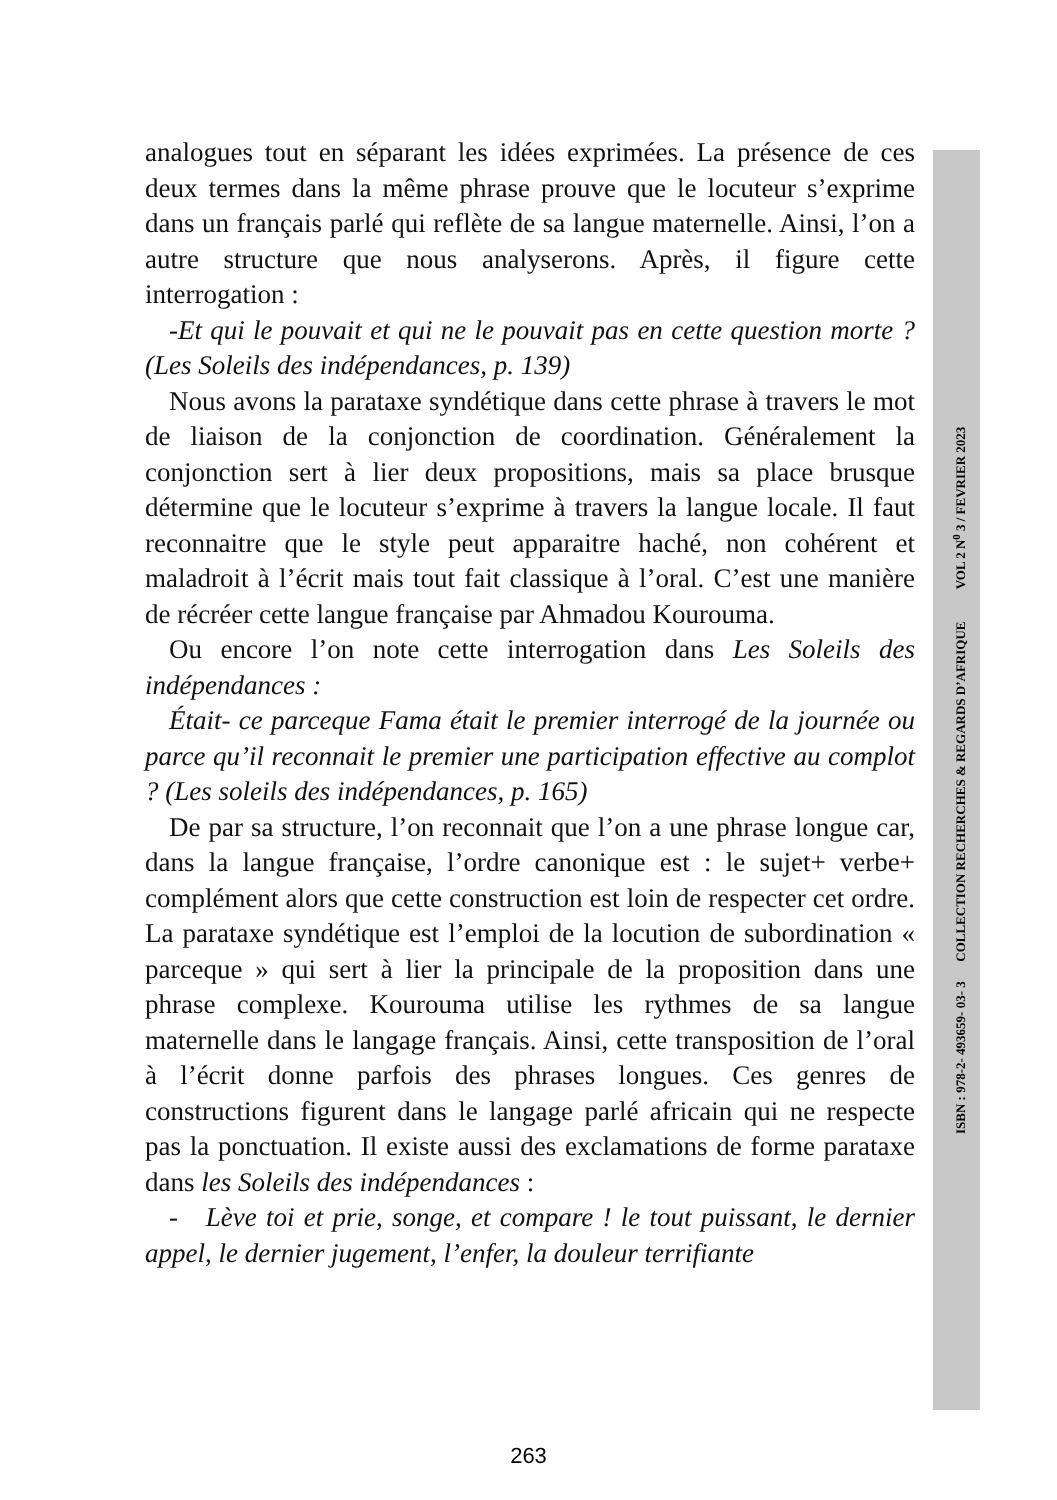analogues tout en séparant les idées exprimées. La présence de ces deux termes dans la même phrase prouve que le locuteur s’exprime dans un français parlé qui reflète de sa langue maternelle. Ainsi, l’on a autre structure que nous analyserons. Après, il figure cette interrogation :
-Et qui le pouvait et qui ne le pouvait pas en cette question morte ? (Les Soleils des indépendances, p. 139)
Nous avons la parataxe syndétique dans cette phrase à travers le mot de liaison de la conjonction de coordination. Généralement la conjonction sert à lier deux propositions, mais sa place brusque détermine que le locuteur s’exprime à travers la langue locale. Il faut reconnaitre que le style peut apparaitre haché, non cohérent et maladroit à l’écrit mais tout fait classique à l’oral. C’est une manière de récréer cette langue française par Ahmadou Kourouma.
Ou encore l’on note cette interrogation dans Les Soleils des indépendances :
Était- ce parceque Fama était le premier interrogé de la journée ou parce qu’il reconnait le premier une participation effective au complot ? (Les soleils des indépendances, p. 165)
De par sa structure, l’on reconnait que l’on a une phrase longue car, dans la langue française, l’ordre canonique est : le sujet+ verbe+ complément alors que cette construction est loin de respecter cet ordre. La parataxe syndétique est l’emploi de la locution de subordination « parceque » qui sert à lier la principale de la proposition dans une phrase complexe. Kourouma utilise les rythmes de sa langue maternelle dans le langage français. Ainsi, cette transposition de l’oral à l’écrit donne parfois des phrases longues. Ces genres de constructions figurent dans le langage parlé africain qui ne respecte pas la ponctuation. Il existe aussi des exclamations de forme parataxe dans les Soleils des indépendances :
- Lève toi et prie, songe, et compare ! le tout puissant, le dernier appel, le dernier jugement, l’enfer, la douleur terrifiante
ISBN : 978-2- 493659- 03- 3 COLLECTION RECHERCHES & REGARDS D’AFRIQUE VOL 2 N<sup>0</sup> 3 / FEVRIER 2023
263